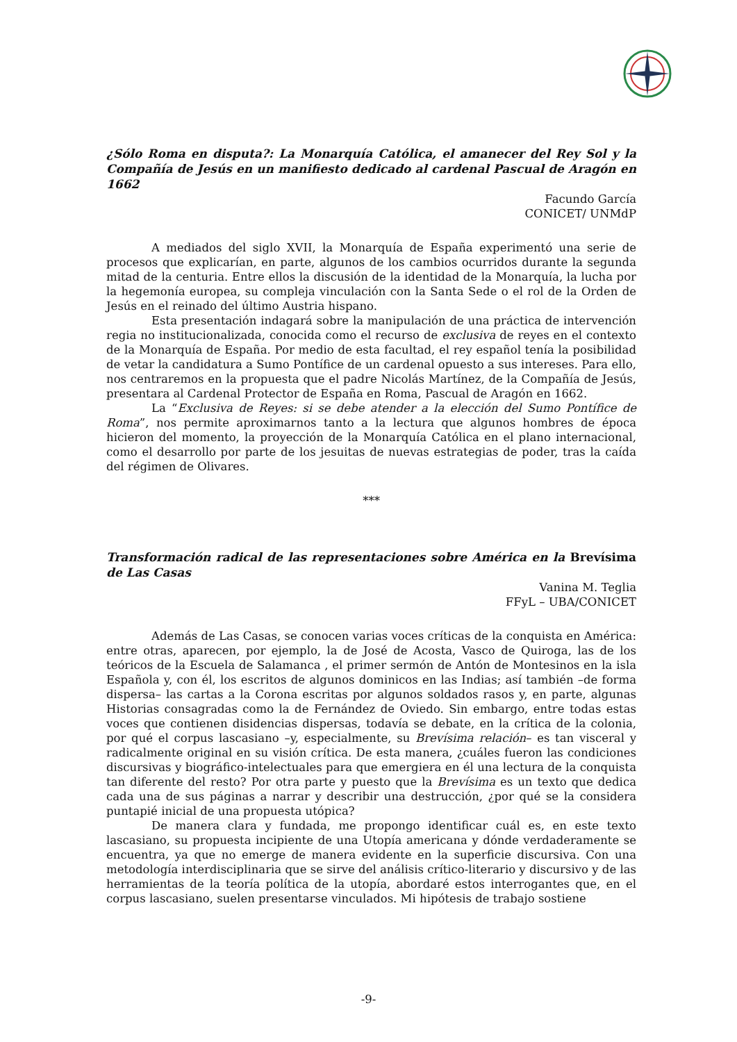¿Sólo Roma en disputa?: La Monarquía Católica, el amanecer del Rey Sol y la Compañía de Jesús en un manifiesto dedicado al cardenal Pascual de Aragón en 1662
Facundo García
CONICET/ UNMdP
A mediados del siglo XVII, la Monarquía de España experimentó una serie de procesos que explicarían, en parte, algunos de los cambios ocurridos durante la segunda mitad de la centuria. Entre ellos la discusión de la identidad de la Monarquía, la lucha por la hegemonía europea, su compleja vinculación con la Santa Sede o el rol de la Orden de Jesús en el reinado del último Austria hispano.
Esta presentación indagará sobre la manipulación de una práctica de intervención regia no institucionalizada, conocida como el recurso de exclusiva de reyes en el contexto de la Monarquía de España. Por medio de esta facultad, el rey español tenía la posibilidad de vetar la candidatura a Sumo Pontífice de un cardenal opuesto a sus intereses. Para ello, nos centraremos en la propuesta que el padre Nicolás Martínez, de la Compañía de Jesús, presentara al Cardenal Protector de España en Roma, Pascual de Aragón en 1662.
La “Exclusiva de Reyes: si se debe atender a la elección del Sumo Pontífice de Roma”, nos permite aproximarnos tanto a la lectura que algunos hombres de época hicieron del momento, la proyección de la Monarquía Católica en el plano internacional, como el desarrollo por parte de los jesuitas de nuevas estrategias de poder, tras la caída del régimen de Olivares.
***
Transformación radical de las representaciones sobre América en la Brevísima de Las Casas
Vanina M. Teglia
FFyL – UBA/CONICET
Además de Las Casas, se conocen varias voces críticas de la conquista en América: entre otras, aparecen, por ejemplo, la de José de Acosta, Vasco de Quiroga, las de los teóricos de la Escuela de Salamanca , el primer sermón de Antón de Montesinos en la isla Española y, con él, los escritos de algunos dominicos en las Indias; así también –de forma dispersa– las cartas a la Corona escritas por algunos soldados rasos y, en parte, algunas Historias consagradas como la de Fernández de Oviedo. Sin embargo, entre todas estas voces que contienen disidencias dispersas, todavía se debate, en la crítica de la colonia, por qué el corpus lascasiano –y, especialmente, su Brevísima relación– es tan visceral y radicalmente original en su visión crítica. De esta manera, ¿cuáles fueron las condiciones discursivas y biográfico-intelectuales para que emergiera en él una lectura de la conquista tan diferente del resto? Por otra parte y puesto que la Brevísima es un texto que dedica cada una de sus páginas a narrar y describir una destrucción, ¿por qué se la considera puntapié inicial de una propuesta utópica?
De manera clara y fundada, me propongo identificar cuál es, en este texto lascasiano, su propuesta incipiente de una Utopía americana y dónde verdaderamente se encuentra, ya que no emerge de manera evidente en la superficie discursiva. Con una metodología interdisciplinaria que se sirve del análisis crítico-literario y discursivo y de las herramientas de la teoría política de la utopía, abordaré estos interrogantes que, en el corpus lascasiano, suelen presentarse vinculados. Mi hipótesis de trabajo sostiene
-9-